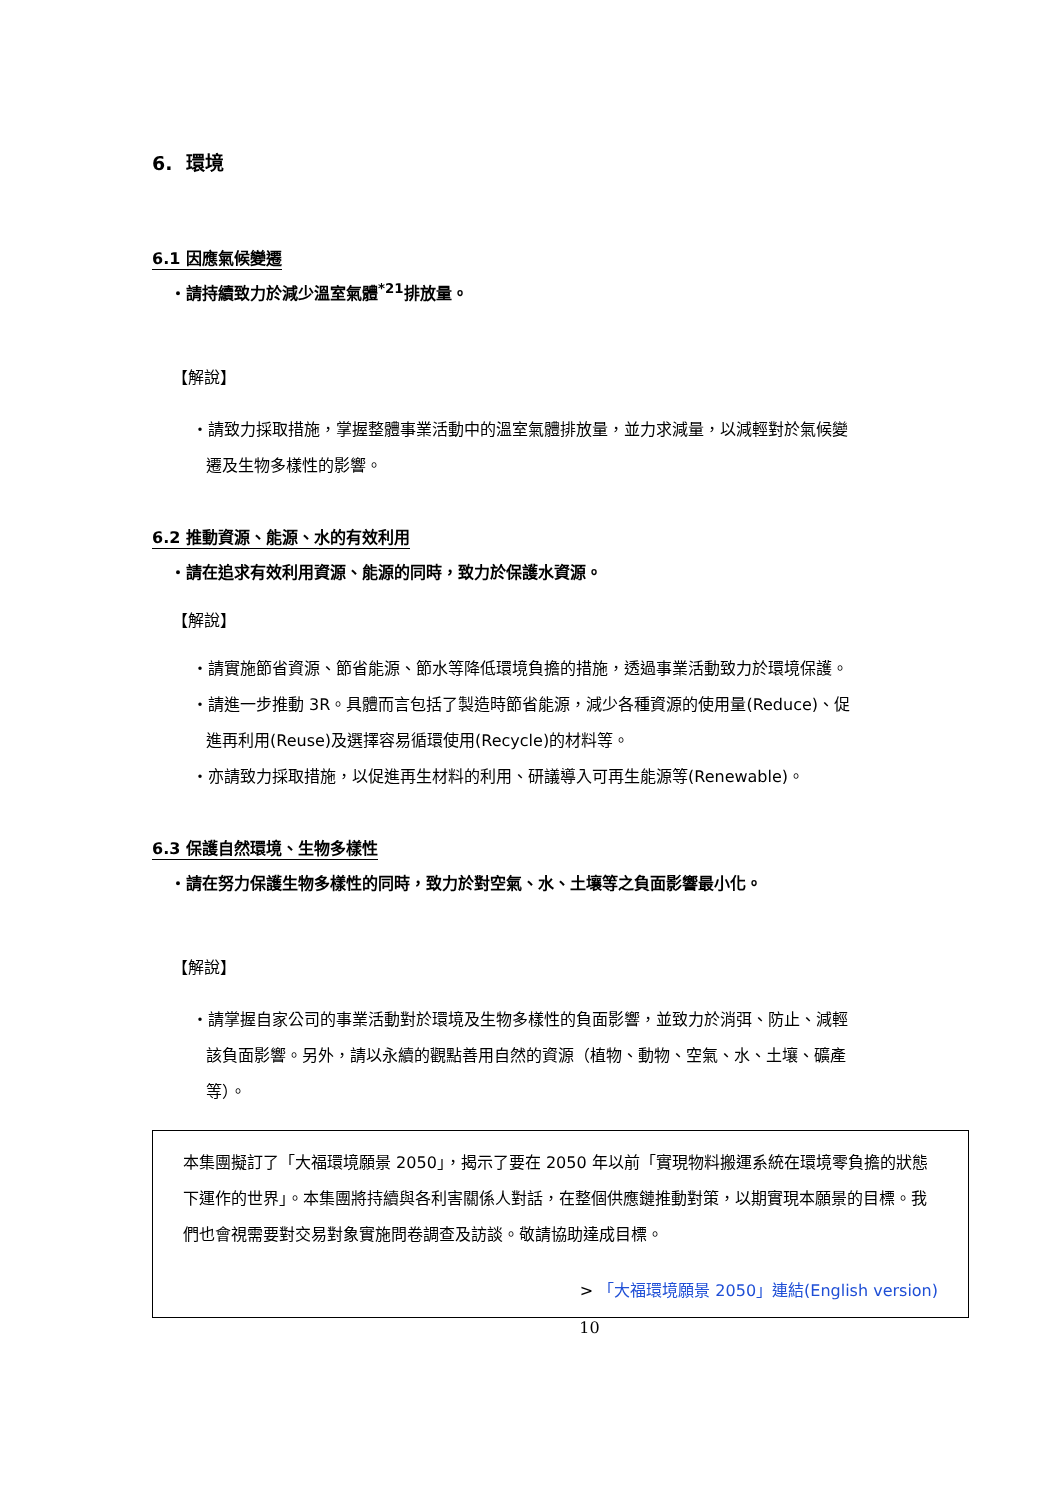6. 環境
6.1 因應氣候變遷
・請持續致力於減少溫室氣體<sup>*21</sup>排放量。
【解說】
・請致力採取措施，掌握整體事業活動中的溫室氣體排放量，並力求減量，以減輕對於氣候變遷及生物多樣性的影響。
6.2 推動資源、能源、水的有效利用
・請在追求有效利用資源、能源的同時，致力於保護水資源。
【解說】
・請實施節省資源、節省能源、節水等降低環境負擔的措施，透過事業活動致力於環境保護。
・請進一步推動 3R。具體而言包括了製造時節省能源，減少各種資源的使用量(Reduce)、促進再利用(Reuse)及選擇容易循環使用(Recycle)的材料等。
・亦請致力採取措施，以促進再生材料的利用、研議導入可再生能源等(Renewable)。
6.3 保護自然環境、生物多樣性
・請在努力保護生物多樣性的同時，致力於對空氣、水、土壤等之負面影響最小化。
【解說】
・請掌握自家公司的事業活動對於環境及生物多樣性的負面影響，並致力於消弭、防止、減輕該負面影響。另外，請以永續的觀點善用自然的資源（植物、動物、空氣、水、土壤、礦產等）。
本集團擬訂了「大福環境願景 2050」，揭示了要在 2050 年以前「實現物料搬運系統在環境零負擔的狀態下運作的世界」。本集團將持續與各利害關係人對話，在整個供應鏈推動對策，以期實現本願景的目標。我們也會視需要對交易對象實施問卷調查及訪談。敬請協助達成目標。
> 「大福環境願景 2050」連結(English version)
10